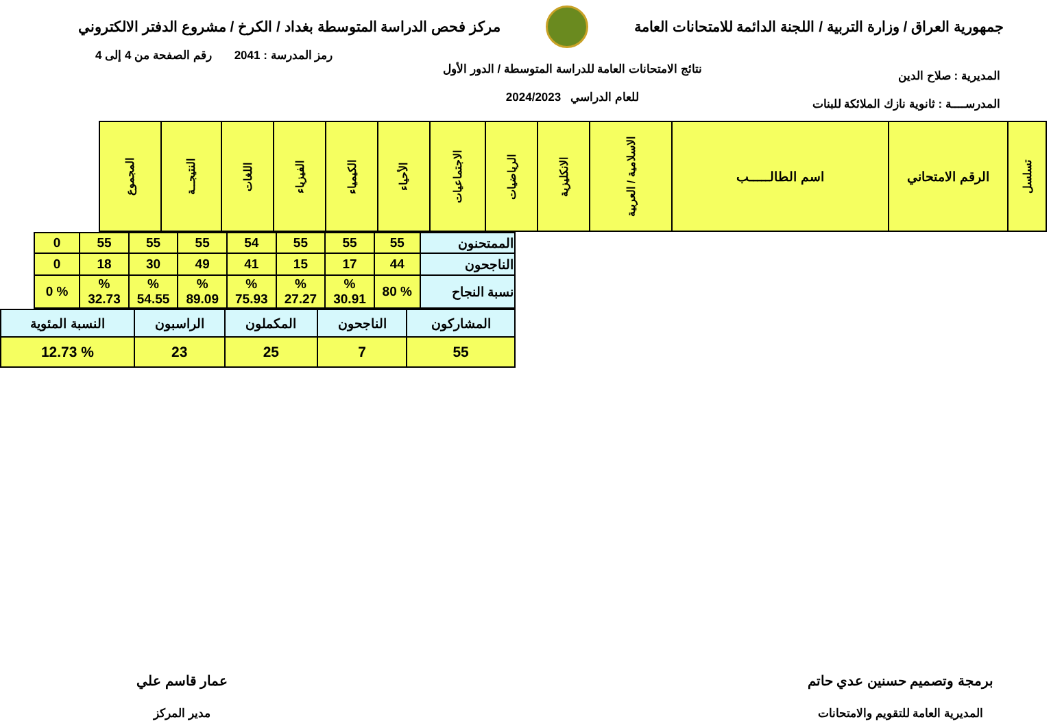جمهورية العراق / وزارة التربية / اللجنة الدائمة للامتحانات العامة
مركز فحص الدراسة المتوسطة بغداد / الكرخ / مشروع الدفتر الالكتروني
المديرية : صلاح الدين
المدرســــة : ثانوية نازك الملائكة للبنات
نتائج الامتحانات العامة للدراسة المتوسطة / الدور الأول
للعام الدراسي 2024/2023
رمز المدرسة : 2041 رقم الصفحة من 4 إلى 4
| تسلسل | الرقم الامتحاني | اسم الطالـــــب | الاسلامية / العربية | الانكليزية | الرياضيات | الاجتماعيات | الأحياء | الكيمياء | الفيزياء | اللغات | النتيجــة | المجموع |
| --- | --- | --- | --- | --- | --- | --- | --- | --- | --- | --- | --- | --- |
| الممتحنون | 55 | 55 | 55 | 54 | 55 | 55 | 55 | 0 |
| الناجحون | 44 | 17 | 15 | 41 | 49 | 30 | 18 | 0 |
| نسبة النجاح | % 80 | % 30.91 | % 27.27 | % 75.93 | % 89.09 | % 54.55 | % 32.73 | % 0 |
| المشاركون | الناجحون | المكملون | الراسبون | النسبة المئوية |
| 55 | 7 | 25 | 23 | % 12.73 |
برمجة وتصميم حسنين عدي حاتم
المديرية العامة للتقويم والامتحانات
عمار قاسم علي
مدير المركز